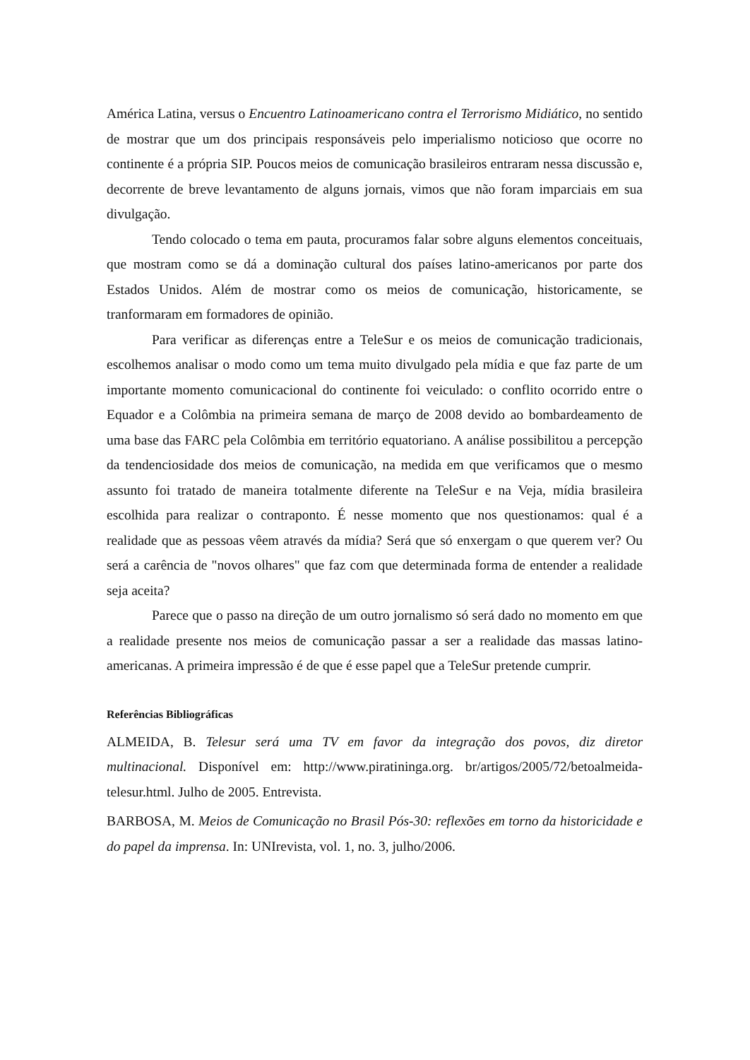América Latina, versus o Encuentro Latinoamericano contra el Terrorismo Midiático, no sentido de mostrar que um dos principais responsáveis pelo imperialismo noticioso que ocorre no continente é a própria SIP. Poucos meios de comunicação brasileiros entraram nessa discussão e, decorrente de breve levantamento de alguns jornais, vimos que não foram imparciais em sua divulgação.
Tendo colocado o tema em pauta, procuramos falar sobre alguns elementos conceituais, que mostram como se dá a dominação cultural dos países latino-americanos por parte dos Estados Unidos. Além de mostrar como os meios de comunicação, historicamente, se tranformaram em formadores de opinião.
Para verificar as diferenças entre a TeleSur e os meios de comunicação tradicionais, escolhemos analisar o modo como um tema muito divulgado pela mídia e que faz parte de um importante momento comunicacional do continente foi veiculado: o conflito ocorrido entre o Equador e a Colômbia na primeira semana de março de 2008 devido ao bombardeamento de uma base das FARC pela Colômbia em território equatoriano. A análise possibilitou a percepção da tendenciosidade dos meios de comunicação, na medida em que verificamos que o mesmo assunto foi tratado de maneira totalmente diferente na TeleSur e na Veja, mídia brasileira escolhida para realizar o contraponto. É nesse momento que nos questionamos: qual é a realidade que as pessoas vêem através da mídia? Será que só enxergam o que querem ver? Ou será a carência de "novos olhares" que faz com que determinada forma de entender a realidade seja aceita?
Parece que o passo na direção de um outro jornalismo só será dado no momento em que a realidade presente nos meios de comunicação passar a ser a realidade das massas latino-americanas. A primeira impressão é de que é esse papel que a TeleSur pretende cumprir.
Referências Bibliográficas
ALMEIDA, B. Telesur será uma TV em favor da integração dos povos, diz diretor multinacional. Disponível em: http://www.piratininga.org. br/artigos/2005/72/betoalmeida-telesur.html. Julho de 2005. Entrevista.
BARBOSA, M. Meios de Comunicação no Brasil Pós-30: reflexões em torno da historicidade e do papel da imprensa. In: UNIrevista, vol. 1, no. 3, julho/2006.